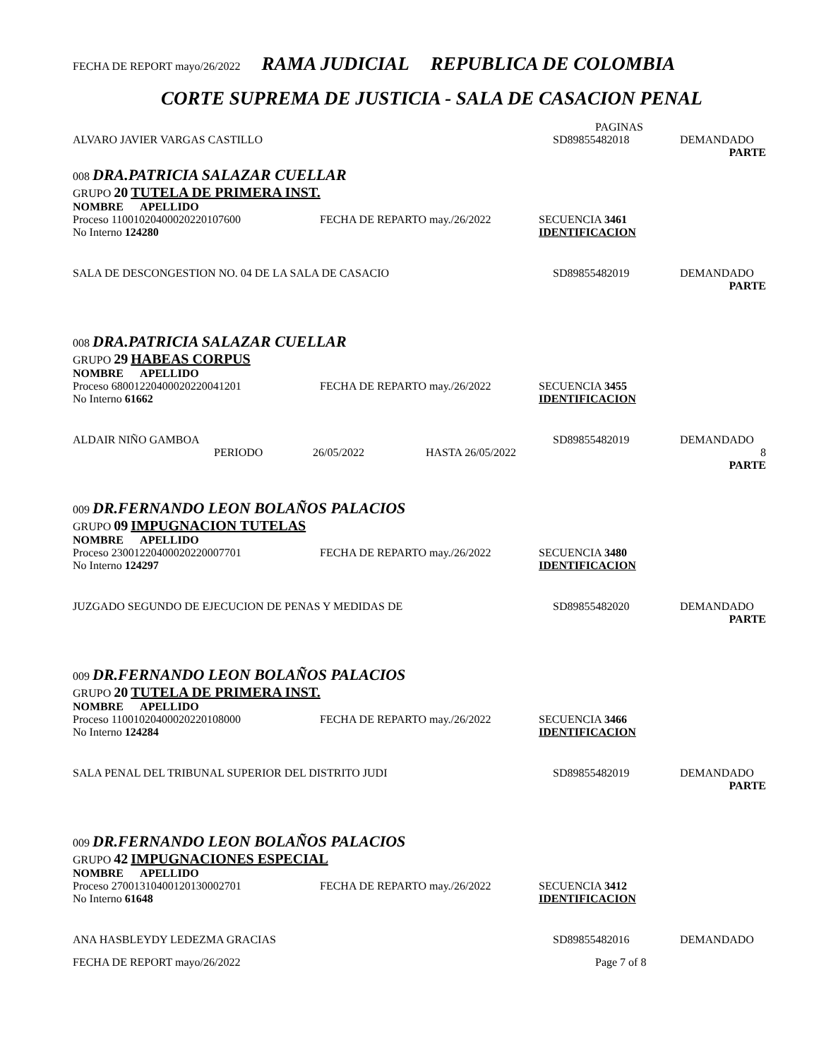FECHA DE REPORT mayo/26/2022 RAMA JUDICIAL REPUBLICA DE COLOMBIA
CORTE SUPREMA DE JUSTICIA - SALA DE CASACION PENAL
PAGINAS
ALVARO JAVIER VARGAS CASTILLO SD89855482018 DEMANDADO
PARTE
008 DRA.PATRICIA SALAZAR CUELLAR
GRUPO 20 TUTELA DE PRIMERA INST.
NOMBRE APELLIDO
Proceso 11001020400020220107600 FECHA DE REPARTO may./26/2022 SECUENCIA 3461
No Interno 124280 IDENTIFICACION
SALA DE DESCONGESTION NO. 04 DE LA SALA DE CASACIO SD89855482019 DEMANDADO
PARTE
008 DRA.PATRICIA SALAZAR CUELLAR
GRUPO 29 HABEAS CORPUS
NOMBRE APELLIDO
Proceso 68001220400020220041201 FECHA DE REPARTO may./26/2022 SECUENCIA 3455
No Interno 61662 IDENTIFICACION
ALDAIR NIÑO GAMBOA SD89855482019 DEMANDADO
PERIODO 26/05/2022 HASTA 26/05/2022 8
PARTE
009 DR.FERNANDO LEON BOLAÑOS PALACIOS
GRUPO 09 IMPUGNACION TUTELAS
NOMBRE APELLIDO
Proceso 23001220400020220007701 FECHA DE REPARTO may./26/2022 SECUENCIA 3480
No Interno 124297 IDENTIFICACION
JUZGADO SEGUNDO DE EJECUCION DE PENAS Y MEDIDAS DE SD89855482020 DEMANDADO
PARTE
009 DR.FERNANDO LEON BOLAÑOS PALACIOS
GRUPO 20 TUTELA DE PRIMERA INST.
NOMBRE APELLIDO
Proceso 11001020400020220108000 FECHA DE REPARTO may./26/2022 SECUENCIA 3466
No Interno 124284 IDENTIFICACION
SALA PENAL DEL TRIBUNAL SUPERIOR DEL DISTRITO JUDI SD89855482019 DEMANDADO
PARTE
009 DR.FERNANDO LEON BOLAÑOS PALACIOS
GRUPO 42 IMPUGNACIONES ESPECIAL
NOMBRE APELLIDO
Proceso 27001310400120130002701 FECHA DE REPARTO may./26/2022 SECUENCIA 3412
No Interno 61648 IDENTIFICACION
ANA HASBLEYDY LEDEZMA GRACIAS SD89855482016 DEMANDADO
FECHA DE REPORT mayo/26/2022 Page 7 of 8